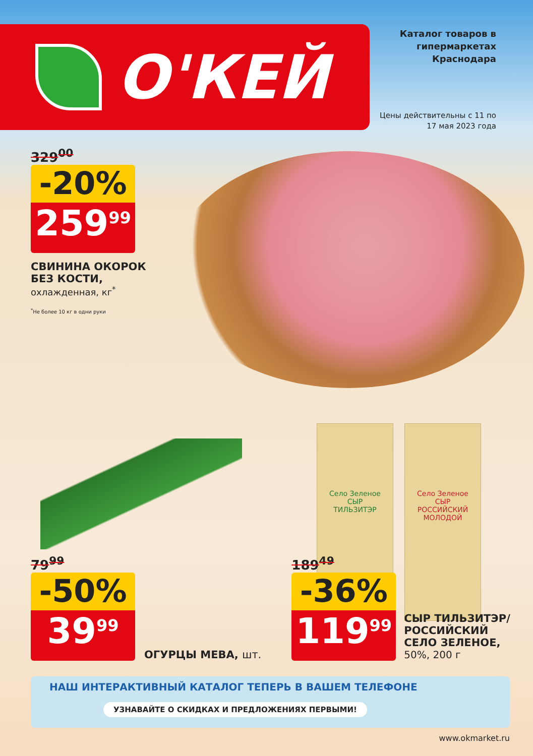Село Зеленое
СЫР
ТИЛЬЗИТЭР
Село Зеленое
СЫР
РОССИЙСКИЙ МОЛОДОЙ
О'КЕЙ
Каталог товаров в гипермаркетах Краснодара
Цены действительны с 11 по 17 мая 2023 года
329<sup>00</sup>
-20%
259<sup>99</sup>
СВИНИНА ОКОРОК
БЕЗ КОСТИ,
охлажденная, кг<sup>*</sup>
<sup>*</sup> Не более 10 кг в одни руки
79<sup>99</sup>
-50%
39<sup>99</sup>
ОГУРЦЫ МЕВА, шт.
189<sup>49</sup>
-36%
119<sup>99</sup>
СЫР ТИЛЬЗИТЭР/
РОССИЙСКИЙ
СЕЛО ЗЕЛЕНОЕ,
50%, 200 г
НАШ ИНТЕРАКТИВНЫЙ КАТАЛОГ ТЕПЕРЬ В ВАШЕМ ТЕЛЕФОНЕ
УЗНАВАЙТЕ О СКИДКАХ И ПРЕДЛОЖЕНИЯХ ПЕРВЫМИ!
www.okmarket.ru